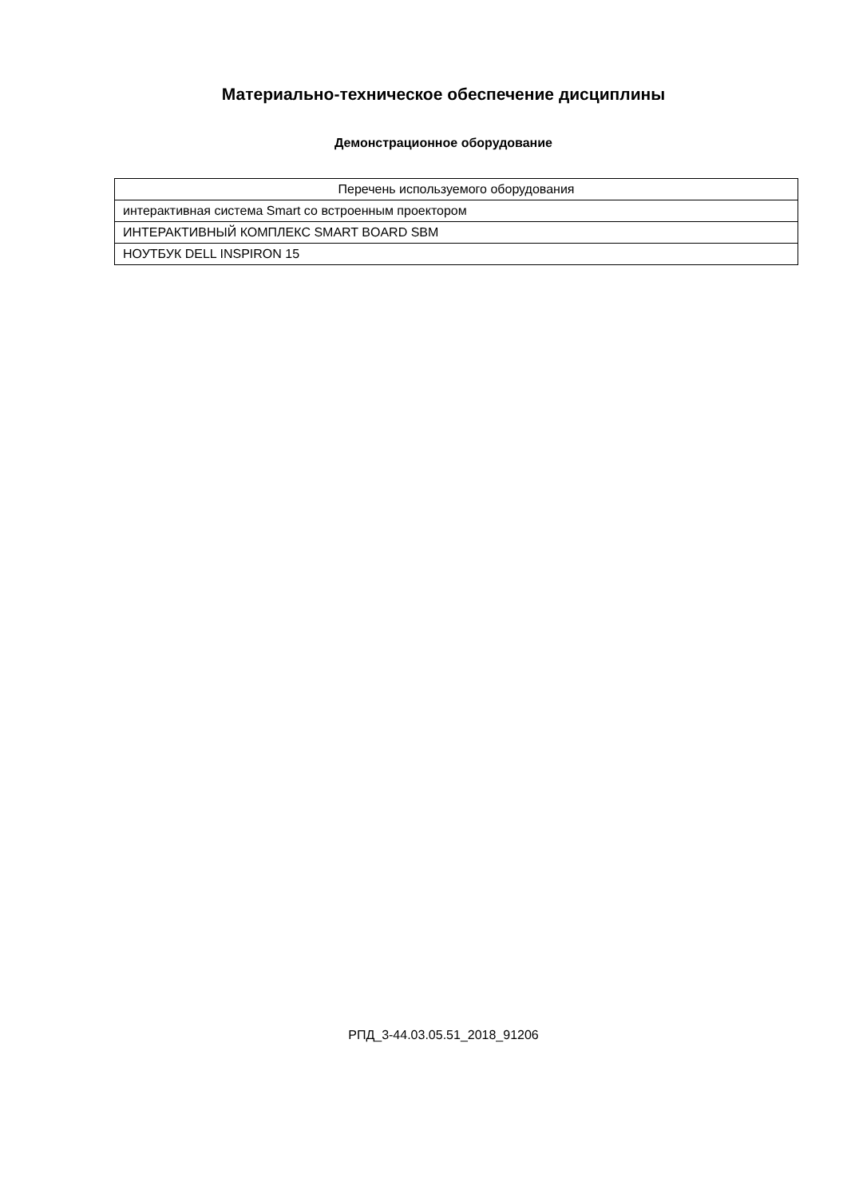Материально-техническое обеспечение дисциплины
Демонстрационное оборудование
| Перечень используемого оборудования |
| --- |
| интерактивная система Smart со встроенным проектором |
| ИНТЕРАКТИВНЫЙ КОМПЛЕКС SMART BOARD SBM |
| НОУТБУК DELL INSPIRON 15 |
РПД_3-44.03.05.51_2018_91206